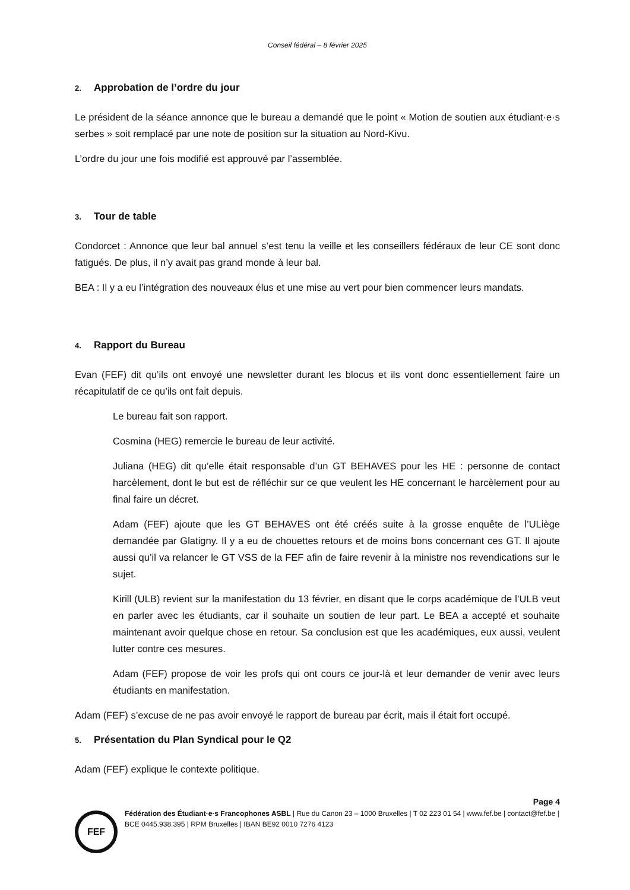Conseil fédéral – 8 février 2025
2. Approbation de l’ordre du jour
Le président de la séance annonce que le bureau a demandé que le point « Motion de soutien aux étudiant·e·s serbes » soit remplacé par une note de position sur la situation au Nord-Kivu.
L’ordre du jour une fois modifié est approuvé par l’assemblée.
3. Tour de table
Condorcet : Annonce que leur bal annuel s’est tenu la veille et les conseillers fédéraux de leur CE sont donc fatigués. De plus, il n’y avait pas grand monde à leur bal.
BEA : Il y a eu l’intégration des nouveaux élus et une mise au vert pour bien commencer leurs mandats.
4. Rapport du Bureau
Evan (FEF) dit qu’ils ont envoyé une newsletter durant les blocus et ils vont donc essentiellement faire un récapitulatif de ce qu’ils ont fait depuis.
Le bureau fait son rapport.
Cosmina (HEG) remercie le bureau de leur activité.
Juliana (HEG) dit qu’elle était responsable d’un GT BEHAVES pour les HE : personne de contact harcèlement, dont le but est de réfléchir sur ce que veulent les HE concernant le harcèlement pour au final faire un décret.
Adam (FEF) ajoute que les GT BEHAVES ont été créés suite à la grosse enquête de l’ULiège demandée par Glatigny. Il y a eu de chouettes retours et de moins bons concernant ces GT. Il ajoute aussi qu’il va relancer le GT VSS de la FEF afin de faire revenir à la ministre nos revendications sur le sujet.
Kirill (ULB) revient sur la manifestation du 13 février, en disant que le corps académique de l’ULB veut en parler avec les étudiants, car il souhaite un soutien de leur part. Le BEA a accepté et souhaite maintenant avoir quelque chose en retour. Sa conclusion est que les académiques, eux aussi, veulent lutter contre ces mesures.
Adam (FEF) propose de voir les profs qui ont cours ce jour-là et leur demander de venir avec leurs étudiants en manifestation.
Adam (FEF) s’excuse de ne pas avoir envoyé le rapport de bureau par écrit, mais il était fort occupé.
5. Présentation du Plan Syndical pour le Q2
Adam (FEF) explique le contexte politique.
Page 4
FEF
Fédération des Étudiant·e·s Francophones ASBL | Rue du Canon 23 – 1000 Bruxelles | T 02 223 01 54 | www.fef.be | contact@fef.be | BCE 0445.938.395 | RPM Bruxelles | IBAN BE92 0010 7276 4123